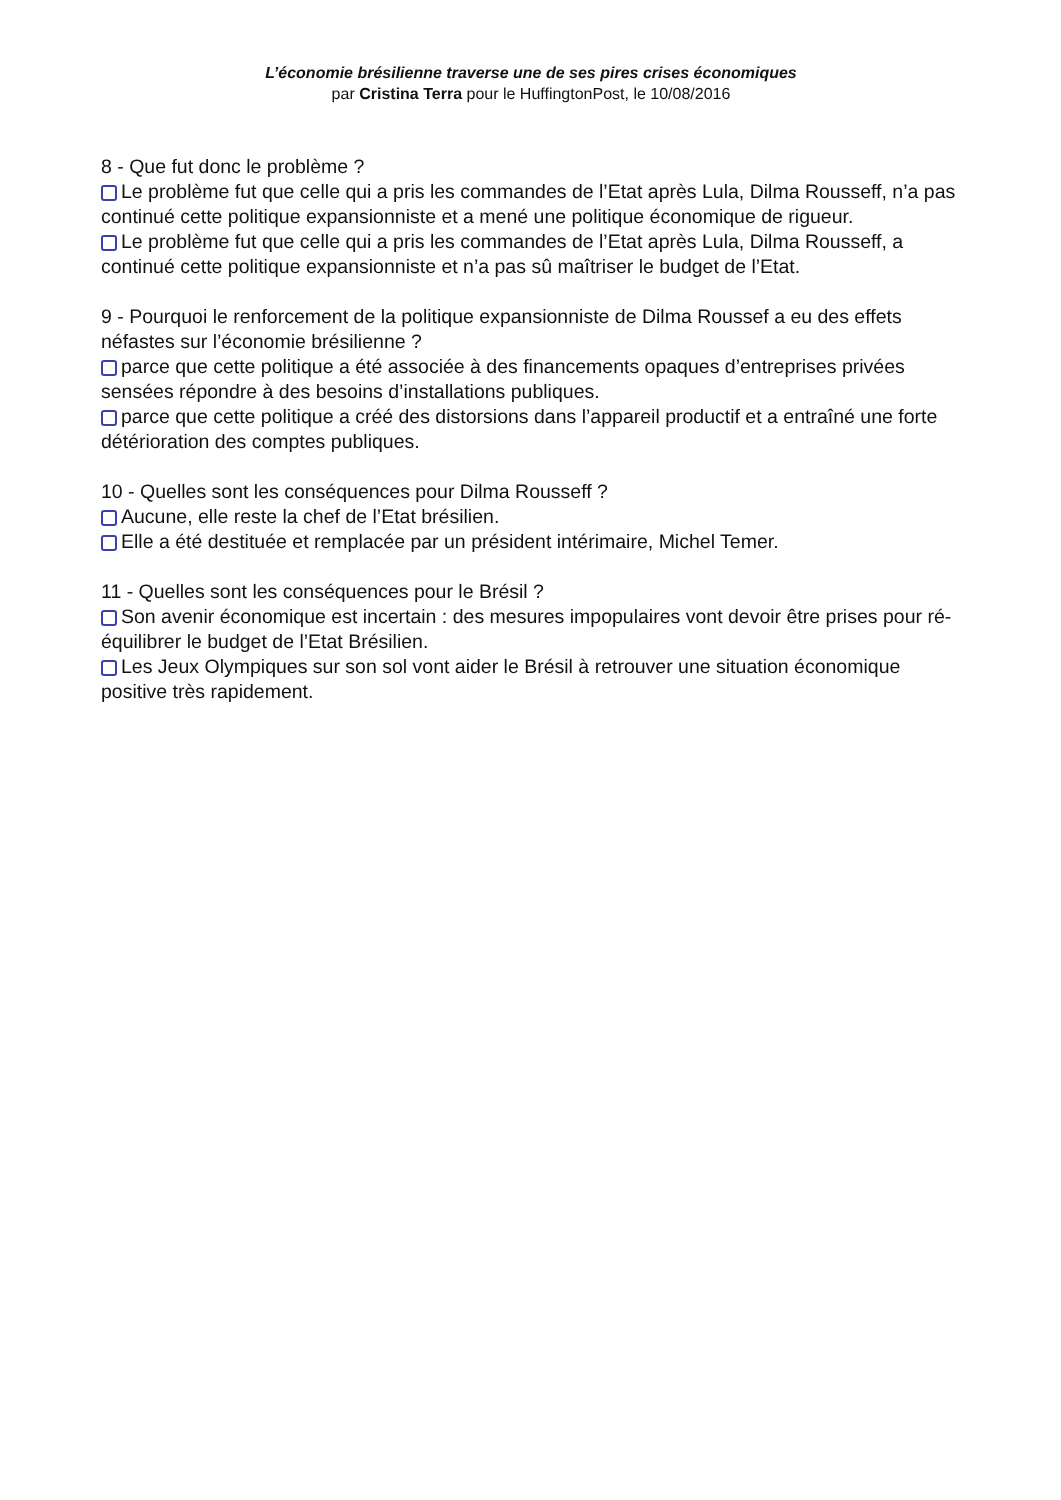L’économie brésilienne traverse une de ses pires crises économiques
par Cristina Terra pour le HuffingtonPost, le 10/08/2016
8 - Que fut donc le problème ?
Le problème fut que celle qui a pris les commandes de l’Etat après Lula, Dilma Rousseff, n’a pas continué cette politique expansionniste et a mené une politique économique de rigueur.
Le problème fut que celle qui a pris les commandes de l’Etat après Lula, Dilma Rousseff, a continué cette politique expansionniste et n’a pas sû maîtriser le budget de l’Etat.
9 - Pourquoi le renforcement de la politique expansionniste de Dilma Roussef a eu des effets néfastes sur l’économie brésilienne ?
parce que cette politique a été associée à des financements opaques d’entreprises privées sensées répondre à des besoins d’installations publiques.
parce que cette politique a créé des distorsions dans l’appareil productif et a entraîné une forte détérioration des comptes publiques.
10 - Quelles sont les conséquences pour Dilma Rousseff ?
Aucune, elle reste la chef de l’Etat brésilien.
Elle a été destituée et remplacée par un président intérimaire, Michel Temer.
11 - Quelles sont les conséquences pour le Brésil ?
Son avenir économique est incertain : des mesures impopulaires vont devoir être prises pour ré-équilibrer le budget de l’Etat Brésilien.
Les Jeux Olympiques sur son sol vont aider le Brésil à retrouver une situation économique positive très rapidement.